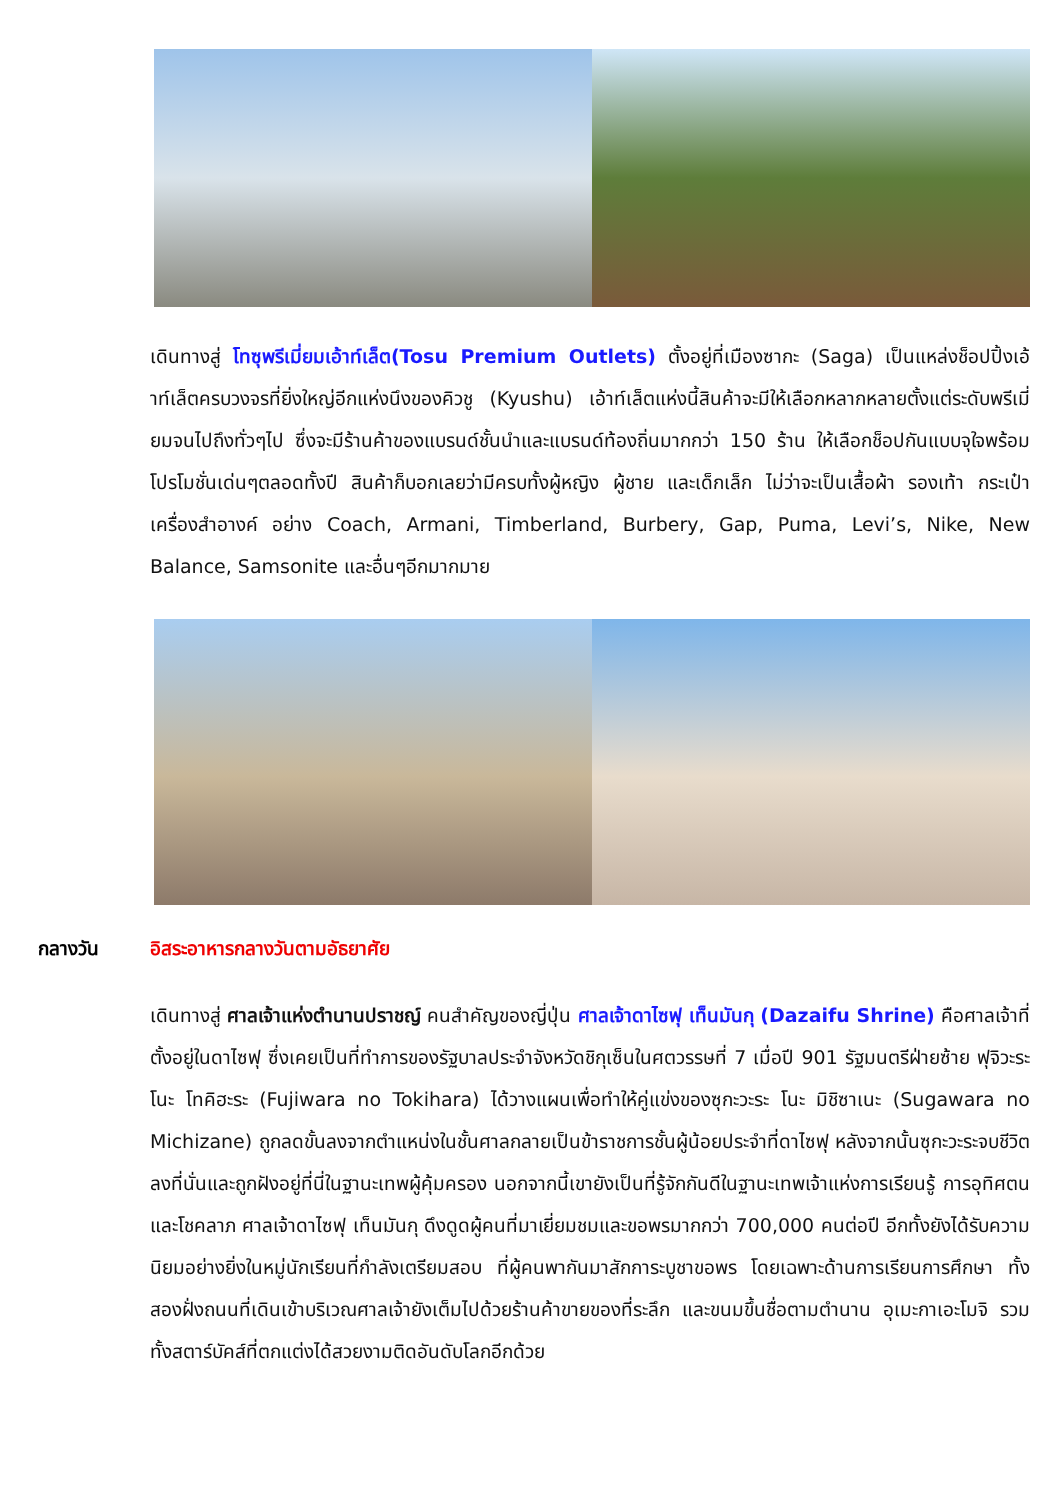เดินทางสู่ โทซุพรีเมี่ยมเอ้าท์เล็ต(Tosu Premium Outlets) ตั้งอยู่ที่เมืองซากะ (Saga) เป็นแหล่งช็อปปิ้งเอ้าท์เล็ตครบวงจรที่ยิ่งใหญ่อีกแห่งนึงของคิวชู (Kyushu) เอ้าท์เล็ตแห่งนี้สินค้าจะมีให้เลือกหลากหลายตั้งแต่ระดับพรีเมี่ยมจนไปถึงทั่วๆไป ซึ่งจะมีร้านค้าของแบรนด์ชั้นนำและแบรนด์ท้องถิ่นมากกว่า 150 ร้าน ให้เลือกช็อปกันแบบจุใจพร้อมโปรโมชั่นเด่นๆตลอดทั้งปี สินค้าก็บอกเลยว่ามีครบทั้งผู้หญิง ผู้ชาย และเด็กเล็ก ไม่ว่าจะเป็นเสื้อผ้า รองเท้า กระเป๋า เครื่องสำอางค์ อย่าง Coach, Armani, Timberland, Burbery, Gap, Puma, Levi’s, Nike, New Balance, Samsonite และอื่นๆอีกมากมาย
กลางวัน อิสระอาหารกลางวันตามอัธยาศัย
เดินทางสู่ ศาลเจ้าแห่งตำนานปราชญ์ คนสำคัญของญี่ปุ่น ศาลเจ้าดาไซฟุ เท็นมันกุ (Dazaifu Shrine) คือศาลเจ้าที่ตั้งอยู่ในดาไซฟุ ซึ่งเคยเป็นที่ทำการของรัฐบาลประจำจังหวัดชิกุเซ็นในศตวรรษที่ 7 เมื่อปี 901 รัฐมนตรีฝ่ายซ้าย ฟุจิวะระ โนะ โทคิฮะระ (Fujiwara no Tokihara) ได้วางแผนเพื่อทำให้คู่แข่งของซุกะวะระ โนะ มิชิซาเนะ (Sugawara no Michizane) ถูกลดขั้นลงจากตำแหน่งในชั้นศาลกลายเป็นข้าราชการชั้นผู้น้อยประจำที่ดาไซฟุ หลังจากนั้นซุกะวะระจบชีวิตลงที่นั่นและถูกฝังอยู่ที่นี่ในฐานะเทพผู้คุ้มครอง นอกจากนี้เขายังเป็นที่รู้จักกันดีในฐานะเทพเจ้าแห่งการเรียนรู้ การอุทิศตนและโชคลาภ ศาลเจ้าดาไซฟุ เท็นมันกุ ดึงดูดผู้คนที่มาเยี่ยมชมและขอพรมากกว่า 700,000 คนต่อปี อีกทั้งยังได้รับความนิยมอย่างยิ่งในหมู่นักเรียนที่กำลังเตรียมสอบ ที่ผู้คนพากันมาสักการะบูชาขอพร โดยเฉพาะด้านการเรียนการศึกษา ทั้งสองฝั่งถนนที่เดินเข้าบริเวณศาลเจ้ายังเต็มไปด้วยร้านค้าขายของที่ระลึก และขนมขึ้นชื่อตามตำนาน อุเมะกาเอะโมจิ รวมทั้งสตาร์บัคส์ที่ตกแต่งได้สวยงามติดอันดับโลกอีกด้วย